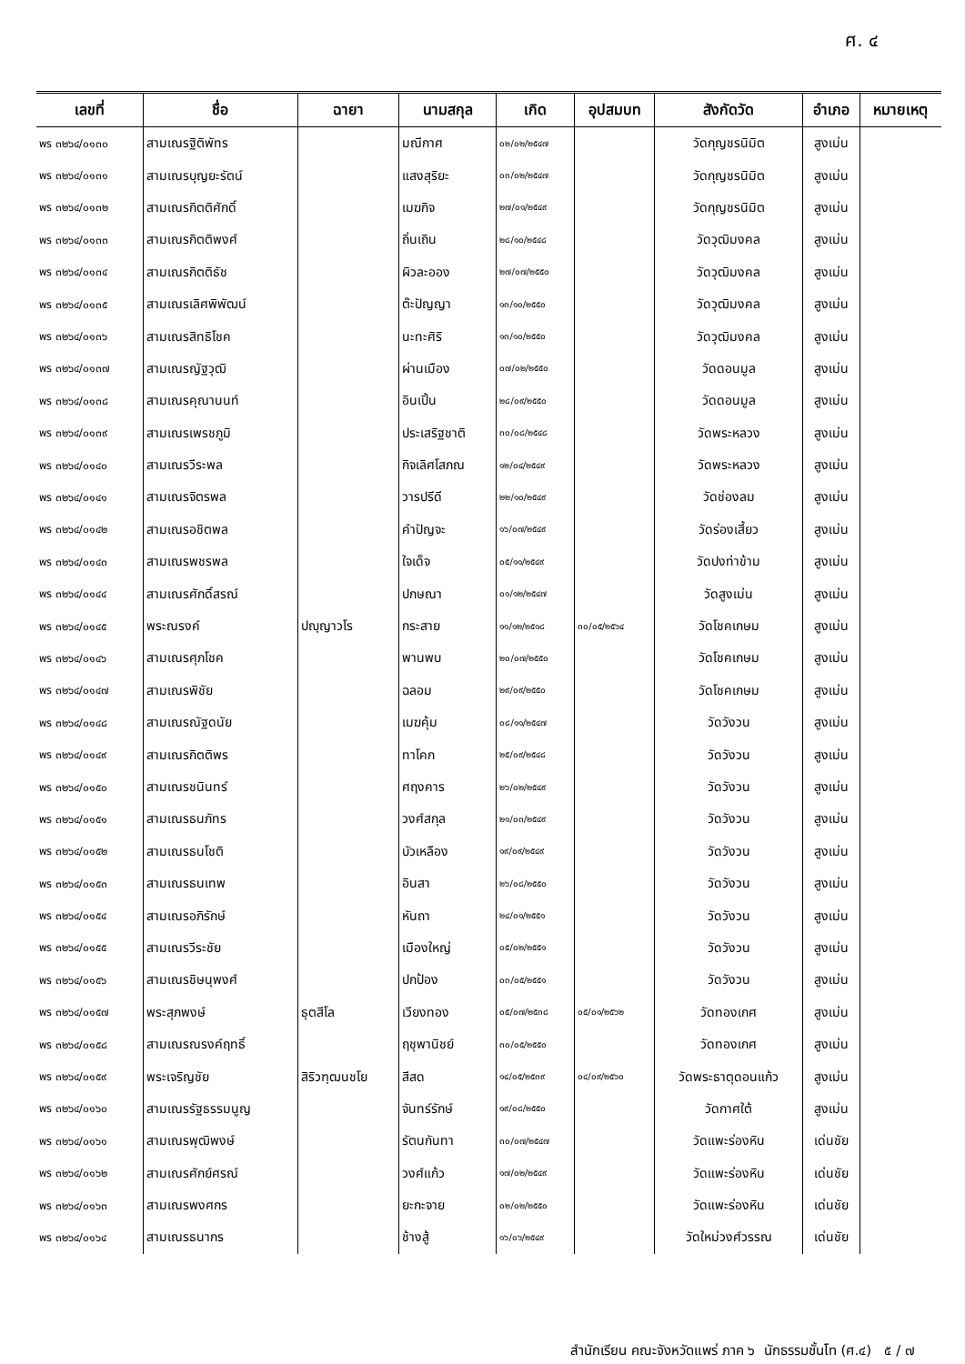ศ. ๔
| เลขที่ | ชื่อ | ฉายา | นามสกุล | เกิด | อุปสมบท | สังกัดวัด | อำเภอ | หมายเหตุ |
| --- | --- | --- | --- | --- | --- | --- | --- | --- |
| พร ๓๒๖๔/๐๑๓๐ | สามเณรฐิติพัทร | | มณีกาศ | ๐๒/๐๒/๒๕๔๗ | | วัดกุญชรนิมิต | สูงเม่น | |
| พร ๓๒๖๔/๐๑๓๑ | สามเณรบุญยะรัตน์ | | แสงสุริยะ | ๐๓/๐๒/๒๕๔๗ | | วัดกุญชรนิมิต | สูงเม่น | |
| พร ๓๒๖๔/๐๑๓๒ | สามเณรกิตติศักดิ์ | | เมฆกิจ | ๒๗/๐๑/๒๕๔๙ | | วัดกุญชรนิมิต | สูงเม่น | |
| พร ๓๒๖๔/๐๑๓๓ | สามเณรกิตติพงศ์ | | ถิ่นเถิน | ๒๘/๑๐/๒๕๔๘ | | วัดวุฒิมงคล | สูงเม่น | |
| พร ๓๒๖๔/๐๑๓๔ | สามเณรกิตติธัช | | ผิวละออง | ๒๗/๐๗/๒๕๕๐ | | วัดวุฒิมงคล | สูงเม่น | |
| พร ๓๒๖๔/๐๑๓๕ | สามเณรเลิศพิพัฒน์ | | ต๊ะปัญญา | ๑๓/๑๐/๒๕๕๐ | | วัดวุฒิมงคล | สูงเม่น | |
| พร ๓๒๖๔/๐๑๓๖ | สามเณรสิทธิโชค | | นะทะศิริ | ๑๓/๑๐/๒๕๕๐ | | วัดวุฒิมงคล | สูงเม่น | |
| พร ๓๒๖๔/๐๑๓๗ | สามเณรญัฐวุฒิ | | ผ่านเมือง | ๐๗/๐๒/๒๕๕๐ | | วัดดอนมูล | สูงเม่น | |
| พร ๓๒๖๔/๐๑๓๘ | สามเณรคุณานนท์ | | อินเปิ้น | ๒๘/๐๙/๒๕๕๐ | | วัดดอนมูล | สูงเม่น | |
| พร ๓๒๖๔/๐๑๓๙ | สามเณรเพรชภูมิ | | ประเสริฐชาติ | ๓๐/๐๘/๒๕๔๘ | | วัดพระหลวง | สูงเม่น | |
| พร ๓๒๖๔/๐๑๔๐ | สามเณรวีระพล | | กิจเลิศโสภณ | ๑๒/๐๔/๒๕๔๙ | | วัดพระหลวง | สูงเม่น | |
| พร ๓๒๖๔/๐๑๔๑ | สามเณรจิตรพล | | วารปรีดี | ๒๒/๑๐/๒๕๔๙ | | วัดช่องลม | สูงเม่น | |
| พร ๓๒๖๔/๐๑๔๒ | สามเณรอชิตพล | | คำปัญจะ | ๑๖/๐๗/๒๕๔๙ | | วัดร่องเสี้ยว | สูงเม่น | |
| พร ๓๒๖๔/๐๑๔๓ | สามเณรพชรพล | | ใจเด็จ | ๐๕/๑๑/๒๕๔๙ | | วัดปงท่าข้าม | สูงเม่น | |
| พร ๓๒๖๔/๐๑๔๔ | สามเณรศักดิ์สรณ์ | | ปกษณา | ๐๑/๑๒/๒๕๔๗ | | วัดสูงเม่น | สูงเม่น | |
| พร ๓๒๖๔/๐๑๔๕ | พระณรงค์ | ปญฺญาวโร | กระสาย | ๑๑/๑๒/๒๕๑๘ | ๓๐/๐๕/๒๕๖๔ | วัดโชคเกษม | สูงเม่น | |
| พร ๓๒๖๔/๐๑๔๖ | สามเณรศุภโชค | | พานพบ | ๒๐/๐๗/๒๕๕๐ | | วัดโชคเกษม | สูงเม่น | |
| พร ๓๒๖๔/๐๑๔๗ | สามเณรพิชัย | | ฉลอม | ๒๙/๐๙/๒๕๕๐ | | วัดโชคเกษม | สูงเม่น | |
| พร ๓๒๖๔/๐๑๔๘ | สามเณรณัฐดนัย | | เมฆคุ้ม | ๐๘/๑๑/๒๕๔๗ | | วัดวังวน | สูงเม่น | |
| พร ๓๒๖๔/๐๑๔๙ | สามเณรกิตติพร | | ทาโคก | ๒๕/๐๙/๒๕๔๘ | | วัดวังวน | สูงเม่น | |
| พร ๓๒๖๔/๐๑๕๐ | สามเณรชนินทร์ | | ศฤงคาร | ๒๖/๐๒/๒๕๔๙ | | วัดวังวน | สูงเม่น | |
| พร ๓๒๖๔/๐๑๕๑ | สามเณรธนภัทร | | วงศ์สกุล | ๒๑/๐๓/๒๕๔๙ | | วัดวังวน | สูงเม่น | |
| พร ๓๒๖๔/๐๑๕๒ | สามเณรธนโชติ | | บัวเหลือง | ๑๙/๐๙/๒๕๔๙ | | วัดวังวน | สูงเม่น | |
| พร ๓๒๖๔/๐๑๕๓ | สามเณรธนเทพ | | อินสา | ๒๖/๐๘/๒๕๕๐ | | วัดวังวน | สูงเม่น | |
| พร ๓๒๖๔/๐๑๕๔ | สามเณรอภิรักษ์ | | หันถา | ๒๔/๐๑/๒๕๕๑ | | วัดวังวน | สูงเม่น | |
| พร ๓๒๖๔/๐๑๕๕ | สามเณรวีระชัย | | เมืองใหญ่ | ๐๕/๐๒/๒๕๕๑ | | วัดวังวน | สูงเม่น | |
| พร ๓๒๖๔/๐๑๕๖ | สามเณรชิษนุพงศ์ | | ปกป้อง | ๐๓/๐๕/๒๕๕๑ | | วัดวังวน | สูงเม่น | |
| พร ๓๒๖๔/๐๑๕๗ | พระสุภพงษ์ | ธุตสีโล | เวียงทอง | ๐๕/๐๗/๒๕๓๘ | ๐๕/๐๑/๒๕๖๒ | วัดทองเกศ | สูงเม่น | |
| พร ๓๒๖๔/๐๑๕๘ | สามเณรณรงค์ฤทธิ์ | | ฤชุพานิชย์ | ๓๐/๐๕/๒๕๕๐ | | วัดทองเกศ | สูงเม่น | |
| พร ๓๒๖๔/๐๑๕๙ | พระเจริญชัย | สิริวฑฺฒนชโย | สีสด | ๑๔/๐๕/๒๕๓๙ | ๐๔/๐๙/๒๕๖๐ | วัดพระธาตุดอนแก้ว | สูงเม่น | |
| พร ๓๒๖๔/๐๑๖๐ | สามเณรรัฐธรรมนูญ | | จันทร์รักษ์ | ๑๙/๐๘/๒๕๕๐ | | วัดกาศใต้ | สูงเม่น | |
| พร ๓๒๖๔/๐๑๖๑ | สามเณรพุฒิพงษ์ | | รัตนกันทา | ๓๐/๐๗/๒๕๔๗ | | วัดแพะร่องหิน | เด่นชัย | |
| พร ๓๒๖๔/๐๑๖๒ | สามเณรศักย์ศรณ์ | | วงศ์แก้ว | ๑๗/๐๒/๒๕๔๙ | | วัดแพะร่องหิน | เด่นชัย | |
| พร ๓๒๖๔/๐๑๖๓ | สามเณรพงศกร | | ยะกะจาย | ๐๒/๐๒/๒๕๕๐ | | วัดแพะร่องหิน | เด่นชัย | |
| พร ๓๒๖๔/๐๑๖๔ | สามเณรธนากร | | ช้างสู้ | ๑๖/๐๖/๒๕๔๙ | | วัดใหม่วงศ์วรรณ | เด่นชัย | |
สำนักเรียน คณะจังหวัดแพร่ ภาค ๖ นักธรรมชั้นโท (ศ.๔) ๕ / ๗